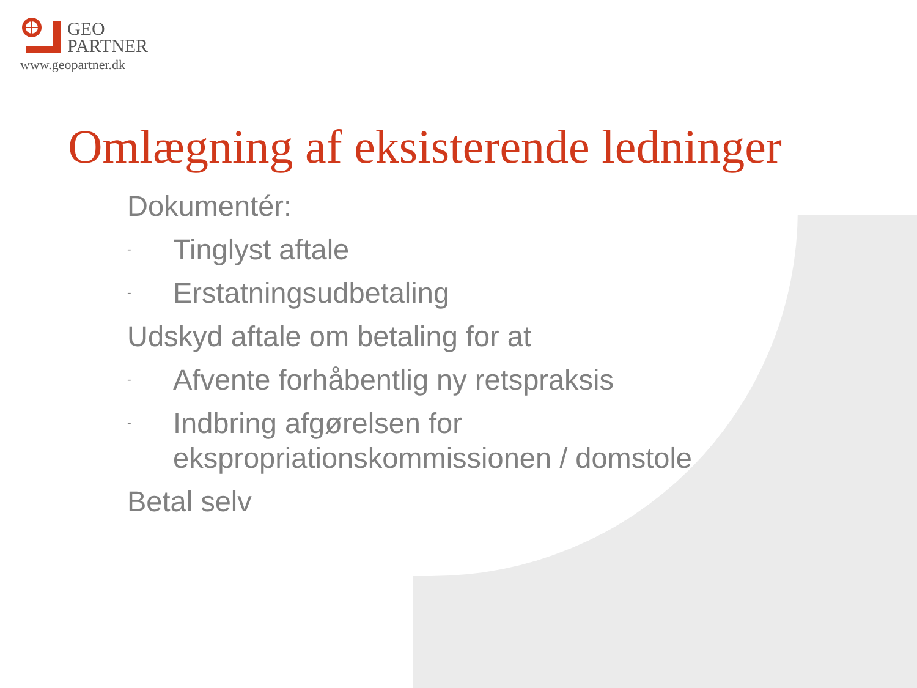GEO
PARTNER
www.geopartner.dk
Omlægning af eksisterende ledninger
Dokumentér:
- Tinglyst aftale
- Erstatningsudbetaling
Udskyd aftale om betaling for at
- Afvente forhåbentlig ny retspraksis
- Indbring afgørelsen for
ekspropriationskommissionen / domstole
Betal selv